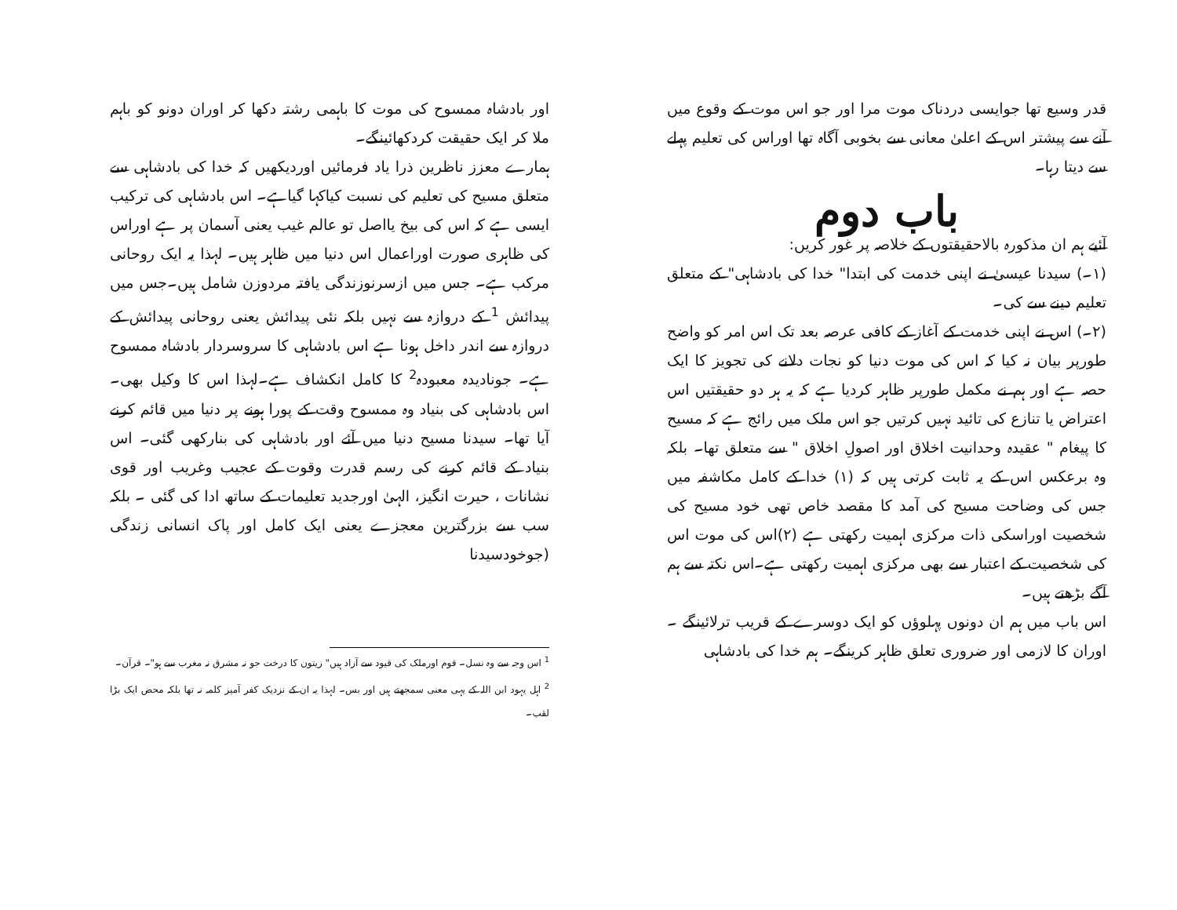قدر وسیع تھا جوایسی دردناک موت مرا اور جو اس موت کے وقوع میں آنے سے پیشتر اس کے اعلیٰ معانی سے بخوبی آگاہ تھا اوراس کی تعلیم پہلے سے دیتا رہا۔
باب دوم
آئیے ہم ان مذکورہ بالاحقیقتوں کے خلاصہ پر غور کریں:
(۱۔) سیدنا عیسیٰ نے اپنی خدمت کی ابتدا" خدا کی بادشاہی" کے متعلق تعلیم دینے سے کی۔
(۲۔) اس نے اپنی خدمت کے آغاز کے کافی عرصہ بعد تک اس امر کو واضح طورپر بیان نہ کیا کہ اس کی موت دنیا کو نجات دلانے کی تجویز کا ایک حصہ ہے اور ہم نے مکمل طورپر ظاہر کردیا ہے کہ یہ ہر دو حقیقتیں اس اعتراض یا تنازع کی تائید نہیں کرتیں جو اس ملک میں رائج ہے کہ مسیح کا پیغام " عقیدہ وحدانیت اخلاق اور اصولِ اخلاق " سے متعلق تھا۔ بلکہ وہ برعکس اس کے یہ ثابت کرتی ہیں کہ (۱) خدا کے کامل مکاشفہ میں جس کی وضاحت مسیح کی آمد کا مقصد خاص تھی خود مسیح کی شخصیت اوراسکی ذات مرکزی اہمیت رکھتی ہے (۲)اس کی موت اس کی شخصیت کے اعتبار سے بھی مرکزی اہمیت رکھتی ہے۔اس نکتہ سے ہم آگے بڑھتے ہیں۔
اس باب میں ہم ان دونوں پہلوؤں کو ایک دوسرے کے قریب ترلائینگے ۔ اوران کا لازمی اور ضروری تعلق ظاہر کرینگے۔ ہم خدا کی بادشاہی
اور بادشاہ ممسوح کی موت کا باہمی رشتہ دکھا کر اوران دونو کو باہم ملا کر ایک حقیقت کردکھائینگے۔
ہمارے معزز ناظرین ذرا یاد فرمائیں اوردیکھیں کہ خدا کی بادشاہی سے متعلق مسیح کی تعلیم کی نسبت کیاکہا گیاہے۔ اس بادشاہی کی ترکیب ایسی ہے کہ اس کی بیخ یااصل تو عالم غیب یعنی آسمان پر ہے اوراس کی ظاہری صورت اوراعمال اس دنیا میں ظاہر ہیں۔ لہذا یہ ایک روحانی مرکب ہے۔ جس میں ازسرنوزندگی یافتہ مردوزن شامل ہیں۔جس میں پیدائش <sup>1</sup> کے دروازہ سے نہیں بلکہ نئی پیدائش یعنی روحانی پیدائش کے دروازہ سے اندر داخل ہونا ہے اس بادشاہی کا سروسردار بادشاہ ممسوح ہے۔ جونادیدہ معبودہ<sup>2</sup> کا کامل انکشاف ہے۔لہذا اس کا وکیل بھی۔ اس بادشاہی کی بنیاد وہ ممسوح وقت کے پورا ہونے پر دنیا میں قائم کرنے آیا تھا۔ سیدنا مسیح دنیا میں آئے اور بادشاہی کی بنارکھی گئی۔ اس بنیاد کے قائم کرنے کی رسم قدرت وقوت کے عجیب وغریب اور قوی نشانات ، حیرت انگیز، الہیٰ اورجدید تعلیمات کے ساتھ ادا کی گئی ۔ بلکہ سب سے بزرگترین معجزے یعنی ایک کامل اور پاک انسانی زندگی (جوخودسیدنا
<sup>1</sup> اس وجہ سے وہ نسل۔ قوم اورملک کی قیود سے آزاد ہیں" زیتون کا درخت جو نہ مشرق نہ مغرب سے ہو"۔ قرآن۔
<sup>2</sup> اہل یہود ابن اللہ کے یہی معنی سمجھتے ہیں اور بس۔ لہذا یہ ان کے نزدیک کفر آمیز کلمہ نہ تھا بلکہ محض ایک بڑا لقب۔